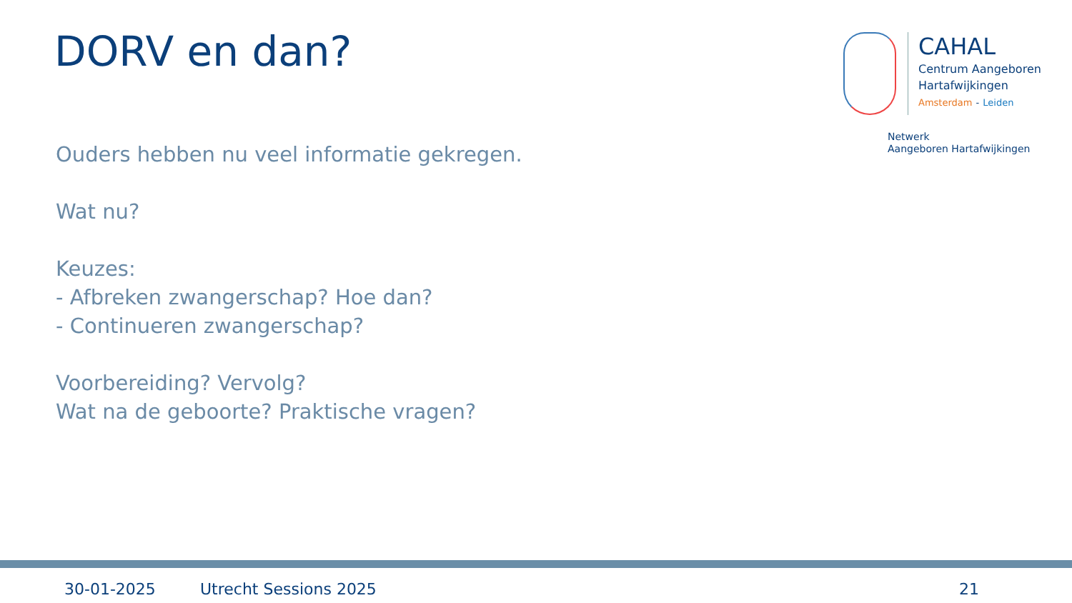DORV en dan?
CAHAL
Centrum Aangeboren
Hartafwijkingen
Amsterdam - Leiden
Netwerk
Aangeboren Hartafwijkingen
Ouders hebben nu veel informatie gekregen.
Wat nu?
Keuzes:
- Afbreken zwangerschap? Hoe dan?
- Continueren zwangerschap?
Voorbereiding? Vervolg?
Wat na de geboorte? Praktische vragen?
30-01-2025 Utrecht Sessions 2025 21